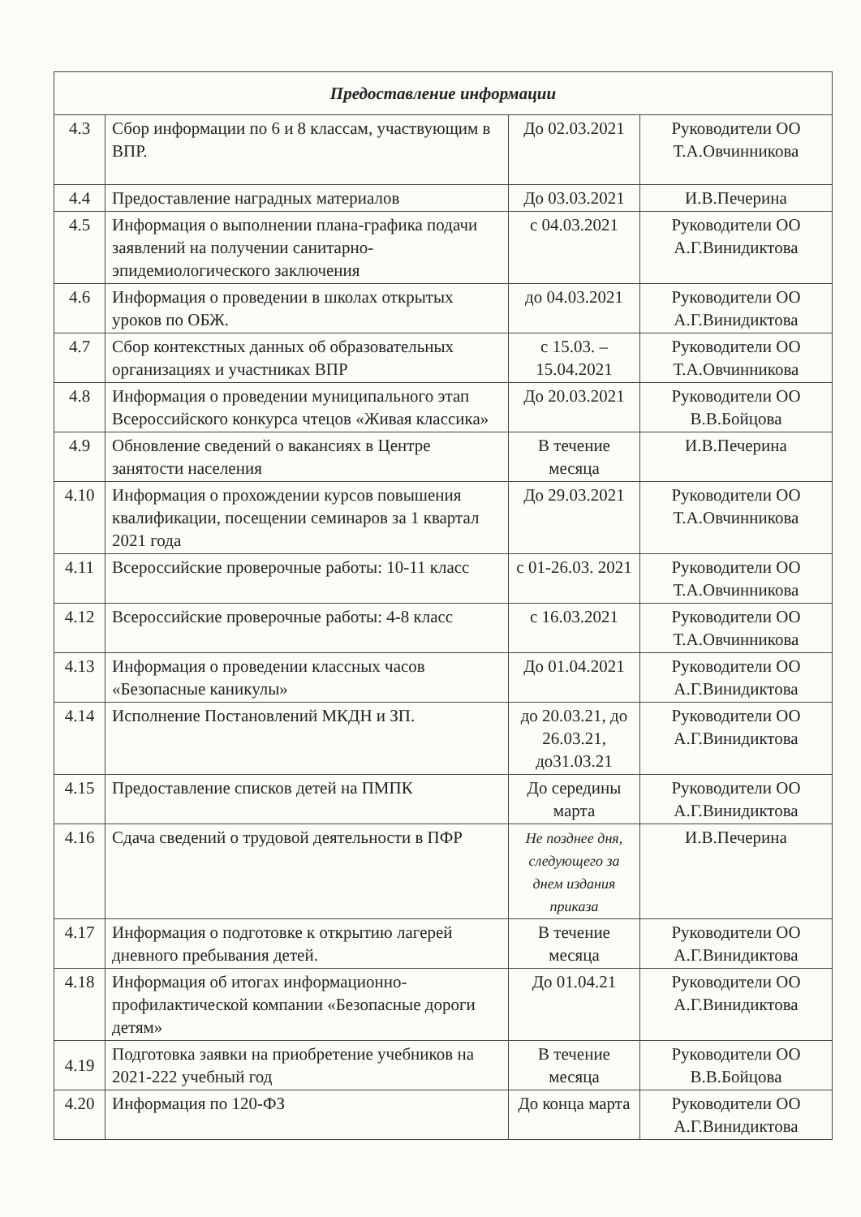| Предоставление информации | | | |
| --- | --- | --- | --- |
| 4.3 | Сбор информации по 6 и 8 классам, участвующим в ВПР. | До 02.03.2021 | Руководители ОО Т.А.Овчинникова |
| 4.4 | Предоставление наградных материалов | До 03.03.2021 | И.В.Печерина |
| 4.5 | Информация о выполнении плана-графика подачи заявлений на получении санитарно-эпидемиологического заключения | с 04.03.2021 | Руководители ОО А.Г.Винидиктова |
| 4.6 | Информация о проведении в школах открытых уроков по ОБЖ. | до 04.03.2021 | Руководители ОО А.Г.Винидиктова |
| 4.7 | Сбор контекстных данных об образовательных организациях и участниках ВПР | с 15.03. – 15.04.2021 | Руководители ОО Т.А.Овчинникова |
| 4.8 | Информация о проведении муниципального этап Всероссийского конкурса чтецов «Живая классика» | До 20.03.2021 | Руководители ОО В.В.Бойцова |
| 4.9 | Обновление сведений о вакансиях в Центре занятости населения | В течение месяца | И.В.Печерина |
| 4.10 | Информация о прохождении курсов повышения квалификации, посещении семинаров за 1 квартал 2021 года | До 29.03.2021 | Руководители ОО Т.А.Овчинникова |
| 4.11 | Всероссийские проверочные работы: 10-11 класс | с 01-26.03. 2021 | Руководители ОО Т.А.Овчинникова |
| 4.12 | Всероссийские проверочные работы: 4-8 класс | с 16.03.2021 | Руководители ОО Т.А.Овчинникова |
| 4.13 | Информация о проведении классных часов «Безопасные каникулы» | До 01.04.2021 | Руководители ОО А.Г.Винидиктова |
| 4.14 | Исполнение Постановлений МКДН и ЗП. | до 20.03.21, до 26.03.21, до31.03.21 | Руководители ОО А.Г.Винидиктова |
| 4.15 | Предоставление списков детей на ПМПК | До середины марта | Руководители ОО А.Г.Винидиктова |
| 4.16 | Сдача сведений о трудовой деятельности в ПФР | Не позднее дня, следующего за днем издания приказа | И.В.Печерина |
| 4.17 | Информация о подготовке к открытию лагерей дневного пребывания детей. | В течение месяца | Руководители ОО А.Г.Винидиктова |
| 4.18 | Информация об итогах информационно-профилактической компании «Безопасные дороги детям» | До 01.04.21 | Руководители ОО А.Г.Винидиктова |
| 4.19 | Подготовка заявки на приобретение учебников на 2021-222 учебный год | В течение месяца | Руководители ОО В.В.Бойцова |
| 4.20 | Информация по 120-ФЗ | До конца марта | Руководители ОО А.Г.Винидиктова |